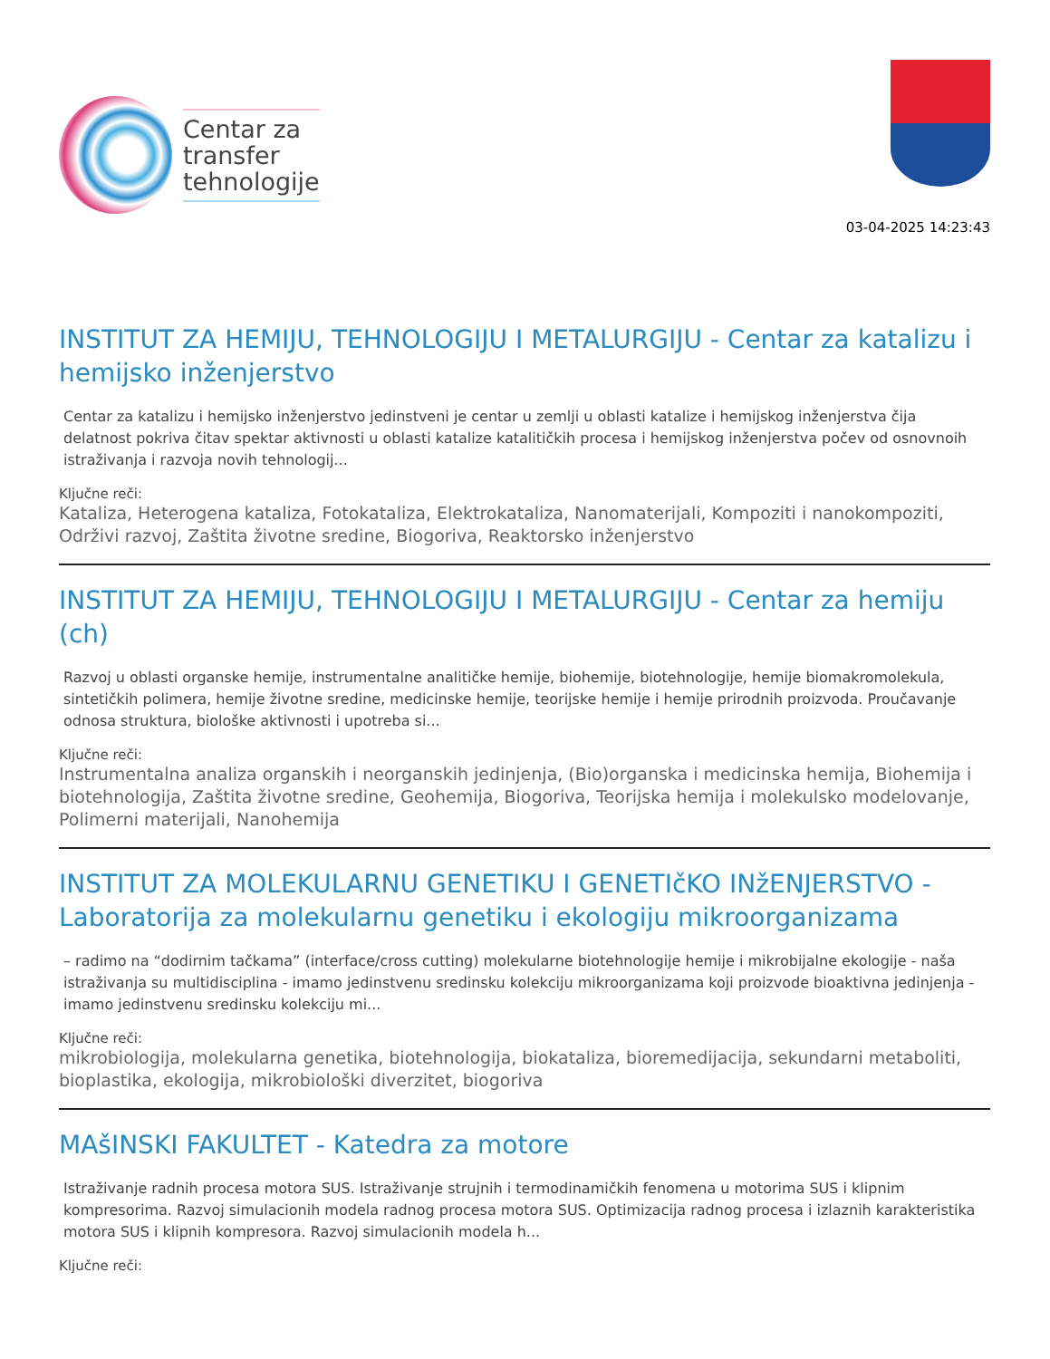Centar za
transfer
tehnologije
03-04-2025 14:23:43
INSTITUT ZA HEMIJU, TEHNOLOGIJU I METALURGIJU - Centar za katalizu i hemijsko inženjerstvo
Centar za katalizu i hemijsko inženjerstvo jedinstveni je centar u zemlji u oblasti katalize i hemijskog inženjerstva čija delatnost pokriva čitav spektar aktivnosti u oblasti katalize katalitičkih procesa i hemijskog inženjerstva počev od osnovnoih istraživanja i razvoja novih tehnologij...
Ključne reči:
Kataliza, Heterogena kataliza, Fotokataliza, Elektrokataliza, Nanomaterijali, Kompoziti i nanokompoziti, Održivi razvoj, Zaštita životne sredine, Biogoriva, Reaktorsko inženjerstvo
INSTITUT ZA HEMIJU, TEHNOLOGIJU I METALURGIJU - Centar za hemiju (ch)
Razvoj u oblasti organske hemije, instrumentalne analitičke hemije, biohemije, biotehnologije, hemije biomakromolekula, sintetičkih polimera, hemije životne sredine, medicinske hemije, teorijske hemije i hemije prirodnih proizvoda. Proučavanje odnosa struktura, biološke aktivnosti i upotreba si...
Ključne reči:
Instrumentalna analiza organskih i neorganskih jedinjenja, (Bio)organska i medicinska hemija, Biohemija i biotehnologija, Zaštita životne sredine, Geohemija, Biogoriva, Teorijska hemija i molekulsko modelovanje, Polimerni materijali, Nanohemija
INSTITUT ZA MOLEKULARNU GENETIKU I GENETIčKO INžENJERSTVO - Laboratorija za molekularnu genetiku i ekologiju mikroorganizama
– radimo na “dodirnim tačkama” (interface/cross cutting) molekularne biotehnologije hemije i mikrobijalne ekologije - naša istraživanja su multidisciplina - imamo jedinstvenu sredinsku kolekciju mikroorganizama koji proizvode bioaktivna jedinjenja - imamo jedinstvenu sredinsku kolekciju mi...
Ključne reči:
mikrobiologija, molekularna genetika, biotehnologija, biokataliza, bioremedijacija, sekundarni metaboliti, bioplastika, ekologija, mikrobiološki diverzitet, biogoriva
MAšINSKI FAKULTET - Katedra za motore
Istraživanje radnih procesa motora SUS. Istraživanje strujnih i termodinamičkih fenomena u motorima SUS i klipnim kompresorima. Razvoj simulacionih modela radnog procesa motora SUS. Optimizacija radnog procesa i izlaznih karakteristika motora SUS i klipnih kompresora. Razvoj simulacionih modela h...
Ključne reči: